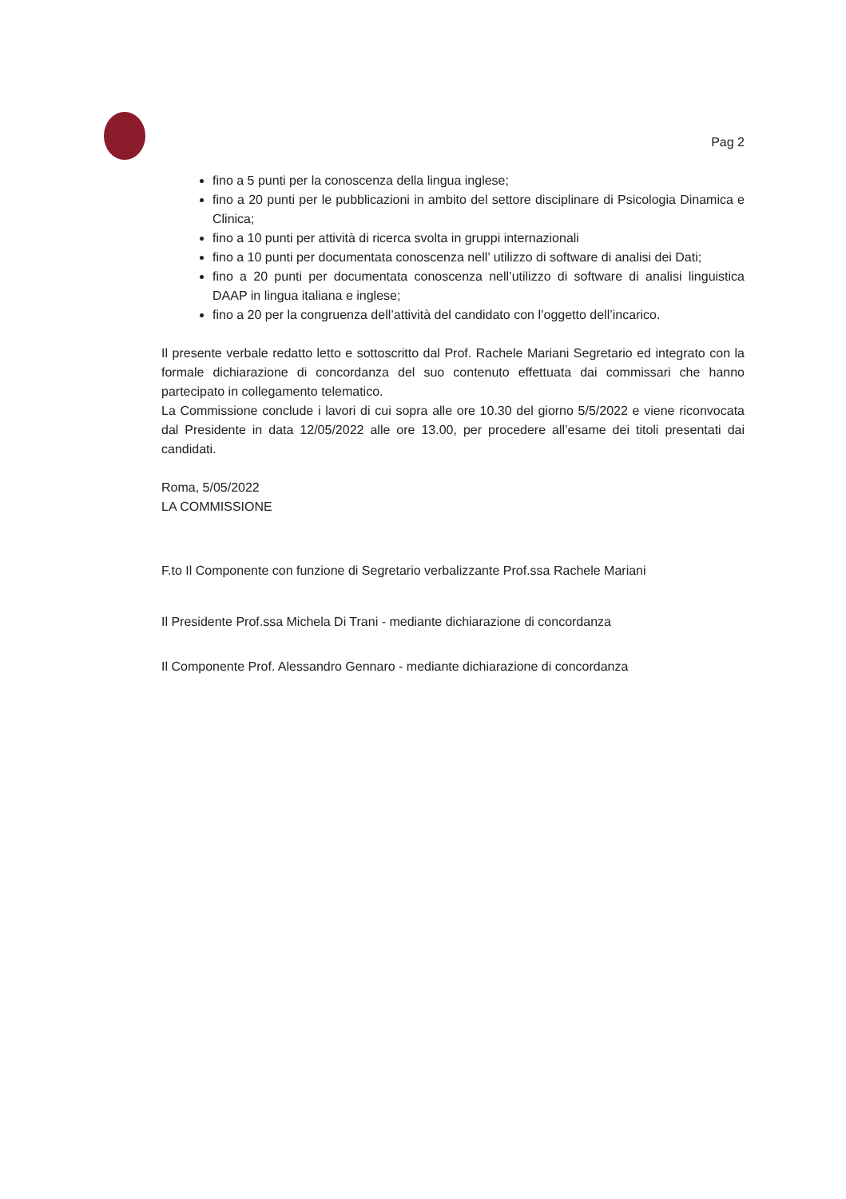Pag 2
fino a 5 punti per la conoscenza della lingua inglese;
fino a 20 punti per le pubblicazioni in ambito del settore disciplinare di Psicologia Dinamica e Clinica;
fino a 10 punti per attività di ricerca svolta in gruppi internazionali
fino a 10 punti per documentata conoscenza nell’ utilizzo di software di analisi dei Dati;
fino a 20 punti per documentata conoscenza nell’utilizzo di software di analisi linguistica DAAP in lingua italiana e inglese;
fino a 20 per la congruenza dell’attività del candidato con l’oggetto dell’incarico.
Il presente verbale redatto letto e sottoscritto dal Prof. Rachele Mariani Segretario ed integrato con la formale dichiarazione di concordanza del suo contenuto effettuata dai commissari che hanno partecipato in collegamento telematico.
La Commissione conclude i lavori di cui sopra alle ore 10.30 del giorno 5/5/2022 e viene riconvocata dal Presidente in data 12/05/2022 alle ore 13.00, per procedere all’esame dei titoli presentati dai candidati.
Roma, 5/05/2022
LA COMMISSIONE
F.to Il Componente con funzione di Segretario verbalizzante Prof.ssa Rachele Mariani
Il Presidente Prof.ssa Michela Di Trani - mediante dichiarazione di concordanza
Il Componente Prof. Alessandro Gennaro - mediante dichiarazione di concordanza